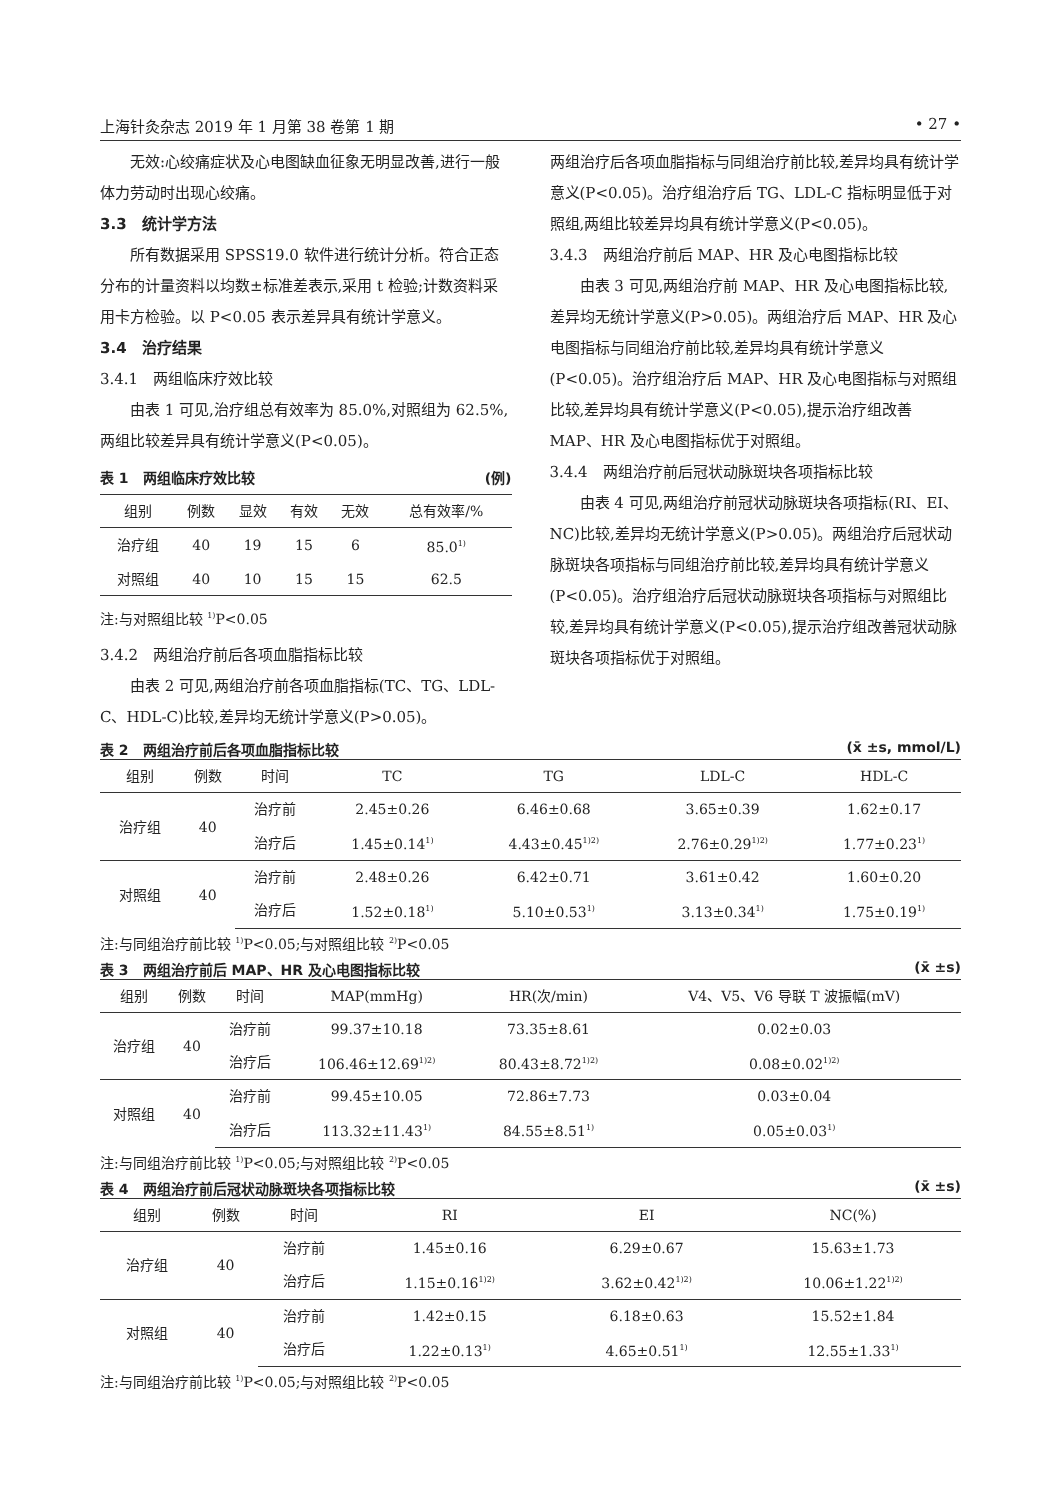上海针灸杂志 2019 年 1 月第 38 卷第 1 期 • 27 •
无效:心绞痛症状及心电图缺血征象无明显改善,进行一般体力劳动时出现心绞痛。
3.3　统计学方法
所有数据采用 SPSS19.0 软件进行统计分析。符合正态分布的计量资料以均数±标准差表示,采用 t 检验;计数资料采用卡方检验。以 P<0.05 表示差异具有统计学意义。
3.4　治疗结果
3.4.1　两组临床疗效比较
由表 1 可见,治疗组总有效率为 85.0%,对照组为 62.5%,两组比较差异具有统计学意义(P<0.05)。
表 1　两组临床疗效比较 (例)
| 组别 | 例数 | 显效 | 有效 | 无效 | 总有效率/% |
| --- | --- | --- | --- | --- | --- |
| 治疗组 | 40 | 19 | 15 | 6 | 85.0<sup>1)</sup> |
| 对照组 | 40 | 10 | 15 | 15 | 62.5 |
注:与对照组比较 <sup>1)</sup>P<0.05
3.4.2　两组治疗前后各项血脂指标比较
由表 2 可见,两组治疗前各项血脂指标(TC、TG、LDL-C、HDL-C)比较,差异均无统计学意义(P>0.05)。
两组治疗后各项血脂指标与同组治疗前比较,差异均具有统计学意义(P<0.05)。治疗组治疗后 TG、LDL-C 指标明显低于对照组,两组比较差异均具有统计学意义(P<0.05)。
3.4.3　两组治疗前后 MAP、HR 及心电图指标比较
由表 3 可见,两组治疗前 MAP、HR 及心电图指标比较,差异均无统计学意义(P>0.05)。两组治疗后 MAP、HR 及心电图指标与同组治疗前比较,差异均具有统计学意义(P<0.05)。治疗组治疗后 MAP、HR 及心电图指标与对照组比较,差异均具有统计学意义(P<0.05),提示治疗组改善 MAP、HR 及心电图指标优于对照组。
3.4.4　两组治疗前后冠状动脉斑块各项指标比较
由表 4 可见,两组治疗前冠状动脉斑块各项指标(RI、EI、NC)比较,差异均无统计学意义(P>0.05)。两组治疗后冠状动脉斑块各项指标与同组治疗前比较,差异均具有统计学意义(P<0.05)。治疗组治疗后冠状动脉斑块各项指标与对照组比较,差异均具有统计学意义(P<0.05),提示治疗组改善冠状动脉斑块各项指标优于对照组。
表 2　两组治疗前后各项血脂指标比较 (x̄ ±s, mmol/L)
| 组别 | 例数 | 时间 | TC | TG | LDL-C | HDL-C |
| --- | --- | --- | --- | --- | --- | --- |
| 治疗组 | 40 | 治疗前 | 2.45±0.26 | 6.46±0.68 | 3.65±0.39 | 1.62±0.17 |
| | | 治疗后 | 1.45±0.14<sup>1)</sup> | 4.43±0.45<sup>1)2)</sup> | 2.76±0.29<sup>1)2)</sup> | 1.77±0.23<sup>1)</sup> |
| 对照组 | 40 | 治疗前 | 2.48±0.26 | 6.42±0.71 | 3.61±0.42 | 1.60±0.20 |
| | | 治疗后 | 1.52±0.18<sup>1)</sup> | 5.10±0.53<sup>1)</sup> | 3.13±0.34<sup>1)</sup> | 1.75±0.19<sup>1)</sup> |
注:与同组治疗前比较 <sup>1)</sup>P<0.05;与对照组比较 <sup>2)</sup>P<0.05
表 3　两组治疗前后 MAP、HR 及心电图指标比较 (x̄ ±s)
| 组别 | 例数 | 时间 | MAP(mmHg) | HR(次/min) | V4、V5、V6 导联 T 波振幅(mV) |
| --- | --- | --- | --- | --- | --- |
| 治疗组 | 40 | 治疗前 | 99.37±10.18 | 73.35±8.61 | 0.02±0.03 |
| | | 治疗后 | 106.46±12.69<sup>1)2)</sup> | 80.43±8.72<sup>1)2)</sup> | 0.08±0.02<sup>1)2)</sup> |
| 对照组 | 40 | 治疗前 | 99.45±10.05 | 72.86±7.73 | 0.03±0.04 |
| | | 治疗后 | 113.32±11.43<sup>1)</sup> | 84.55±8.51<sup>1)</sup> | 0.05±0.03<sup>1)</sup> |
注:与同组治疗前比较 <sup>1)</sup>P<0.05;与对照组比较 <sup>2)</sup>P<0.05
表 4　两组治疗前后冠状动脉斑块各项指标比较 (x̄ ±s)
| 组别 | 例数 | 时间 | RI | EI | NC(%) |
| --- | --- | --- | --- | --- | --- |
| 治疗组 | 40 | 治疗前 | 1.45±0.16 | 6.29±0.67 | 15.63±1.73 |
| | | 治疗后 | 1.15±0.16<sup>1)2)</sup> | 3.62±0.42<sup>1)2)</sup> | 10.06±1.22<sup>1)2)</sup> |
| 对照组 | 40 | 治疗前 | 1.42±0.15 | 6.18±0.63 | 15.52±1.84 |
| | | 治疗后 | 1.22±0.13<sup>1)</sup> | 4.65±0.51<sup>1)</sup> | 12.55±1.33<sup>1)</sup> |
注:与同组治疗前比较 <sup>1)</sup>P<0.05;与对照组比较 <sup>2)</sup>P<0.05